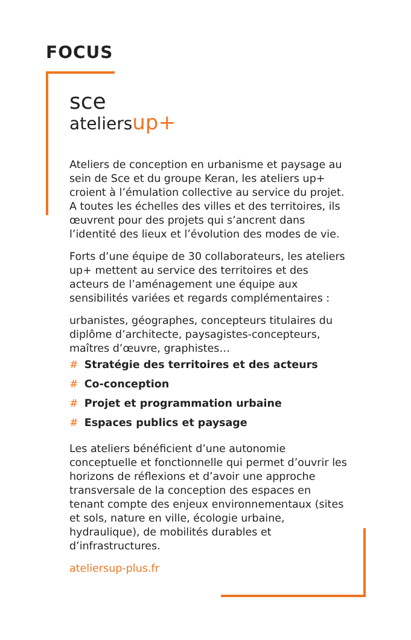FOCUS
sce
ateliersup+
Ateliers de conception en urbanisme et paysage au sein de Sce et du groupe Keran, les ateliers up+ croient à l’émulation collective au service du projet. A toutes les échelles des villes et des territoires, ils œuvrent pour des projets qui s’ancrent dans l’identité des lieux et l’évolution des modes de vie.
Forts d’une équipe de 30 collaborateurs, les ateliers up+ mettent au service des territoires et des acteurs de l’aménagement une équipe aux sensibilités variées et regards complémentaires :
urbanistes, géographes, concepteurs titulaires du diplôme d’architecte, paysagistes-concepteurs, maîtres d’œuvre, graphistes…
# Stratégie des territoires et des acteurs
# Co-conception
# Projet et programmation urbaine
# Espaces publics et paysage
Les ateliers bénéficient d’une autonomie conceptuelle et fonctionnelle qui permet d’ouvrir les horizons de réflexions et d’avoir une approche transversale de la conception des espaces en tenant compte des enjeux environnementaux (sites et sols, nature en ville, écologie urbaine, hydraulique), de mobilités durables et d’infrastructures.
ateliersup-plus.fr